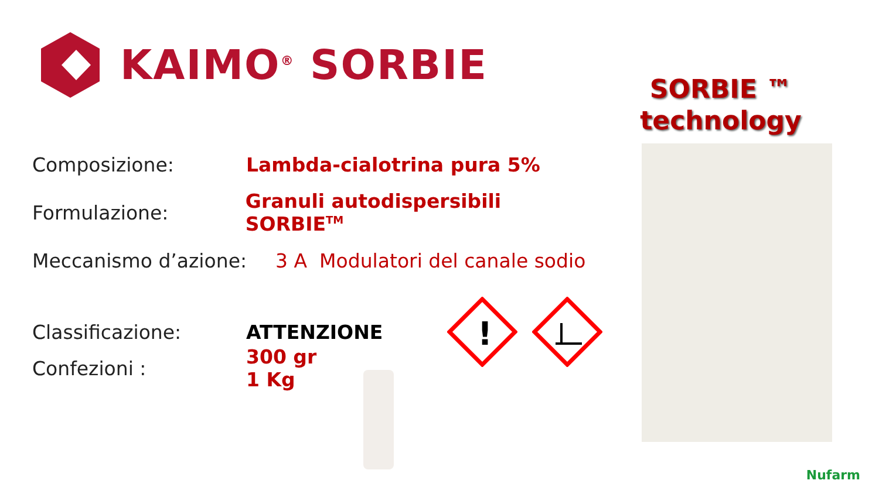KAIMO<sup>®</sup> SORBIE
SORBIE ™
technology
Composizione: Lambda-cialotrina pura 5%
Formulazione: Granuli autodispersibili SORBIE<sup>TM</sup>
Meccanismo d’azione: 3 A Modulatori del canale sodio
Classificazione: ATTENZIONE
!
Confezioni : 300 gr
1 Kg
Nufarm